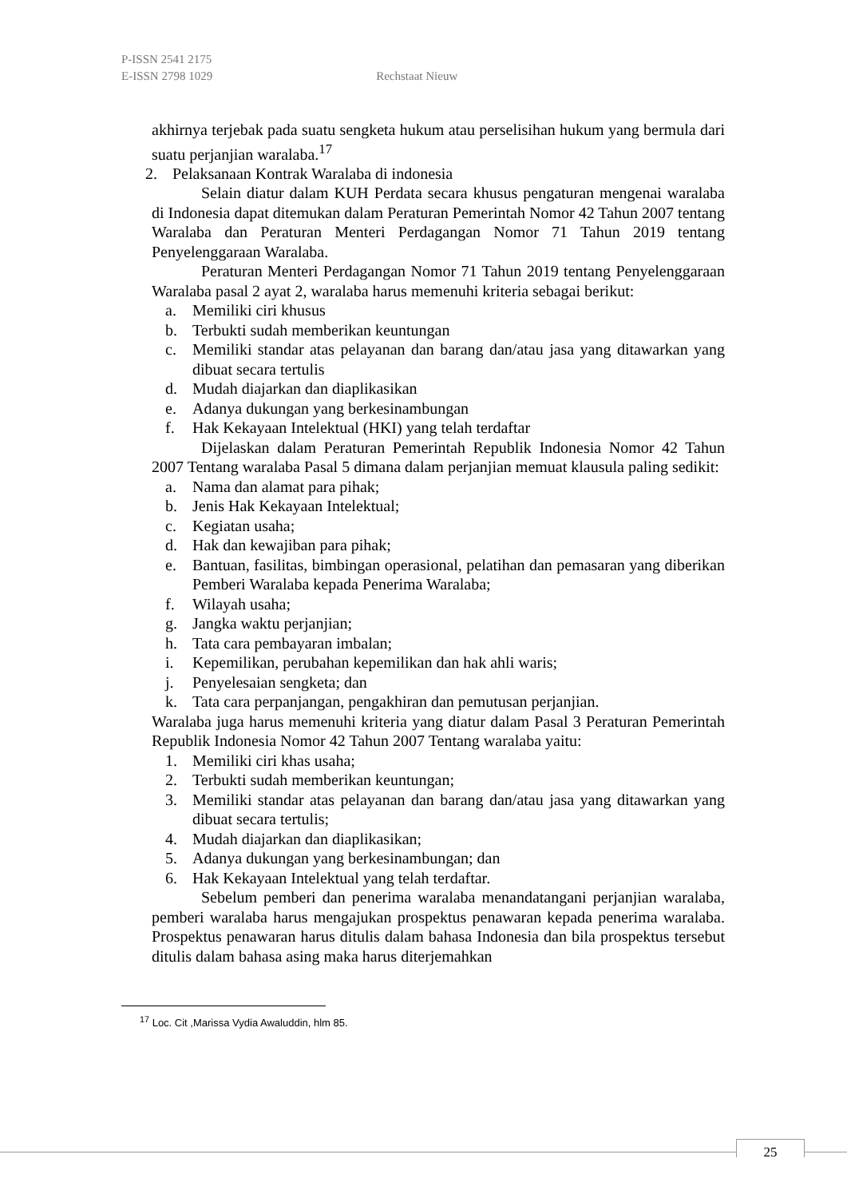P-ISSN 2541 2175
E-ISSN 2798 1029 Rechstaat Nieuw
akhirnya terjebak pada suatu sengketa hukum atau perselisihan hukum yang bermula dari suatu perjanjian waralaba.<sup>17</sup>
2. Pelaksanaan Kontrak Waralaba di indonesia
Selain diatur dalam KUH Perdata secara khusus pengaturan mengenai waralaba di Indonesia dapat ditemukan dalam Peraturan Pemerintah Nomor 42 Tahun 2007 tentang Waralaba dan Peraturan Menteri Perdagangan Nomor 71 Tahun 2019 tentang Penyelenggaraan Waralaba.
Peraturan Menteri Perdagangan Nomor 71 Tahun 2019 tentang Penyelenggaraan Waralaba pasal 2 ayat 2, waralaba harus memenuhi kriteria sebagai berikut:
a. Memiliki ciri khusus
b. Terbukti sudah memberikan keuntungan
c. Memiliki standar atas pelayanan dan barang dan/atau jasa yang ditawarkan yang dibuat secara tertulis
d. Mudah diajarkan dan diaplikasikan
e. Adanya dukungan yang berkesinambungan
f. Hak Kekayaan Intelektual (HKI) yang telah terdaftar
Dijelaskan dalam Peraturan Pemerintah Republik Indonesia Nomor 42 Tahun 2007 Tentang waralaba Pasal 5 dimana dalam perjanjian memuat klausula paling sedikit:
a. Nama dan alamat para pihak;
b. Jenis Hak Kekayaan Intelektual;
c. Kegiatan usaha;
d. Hak dan kewajiban para pihak;
e. Bantuan, fasilitas, bimbingan operasional, pelatihan dan pemasaran yang diberikan Pemberi Waralaba kepada Penerima Waralaba;
f. Wilayah usaha;
g. Jangka waktu perjanjian;
h. Tata cara pembayaran imbalan;
i. Kepemilikan, perubahan kepemilikan dan hak ahli waris;
j. Penyelesaian sengketa; dan
k. Tata cara perpanjangan, pengakhiran dan pemutusan perjanjian.
Waralaba juga harus memenuhi kriteria yang diatur dalam Pasal 3 Peraturan Pemerintah Republik Indonesia Nomor 42 Tahun 2007 Tentang waralaba yaitu:
1. Memiliki ciri khas usaha;
2. Terbukti sudah memberikan keuntungan;
3. Memiliki standar atas pelayanan dan barang dan/atau jasa yang ditawarkan yang dibuat secara tertulis;
4. Mudah diajarkan dan diaplikasikan;
5. Adanya dukungan yang berkesinambungan; dan
6. Hak Kekayaan Intelektual yang telah terdaftar.
Sebelum pemberi dan penerima waralaba menandatangani perjanjian waralaba, pemberi waralaba harus mengajukan prospektus penawaran kepada penerima waralaba. Prospektus penawaran harus ditulis dalam bahasa Indonesia dan bila prospektus tersebut ditulis dalam bahasa asing maka harus diterjemahkan
<sup>17</sup> Loc. Cit ,Marissa Vydia Awaluddin, hlm 85.
25